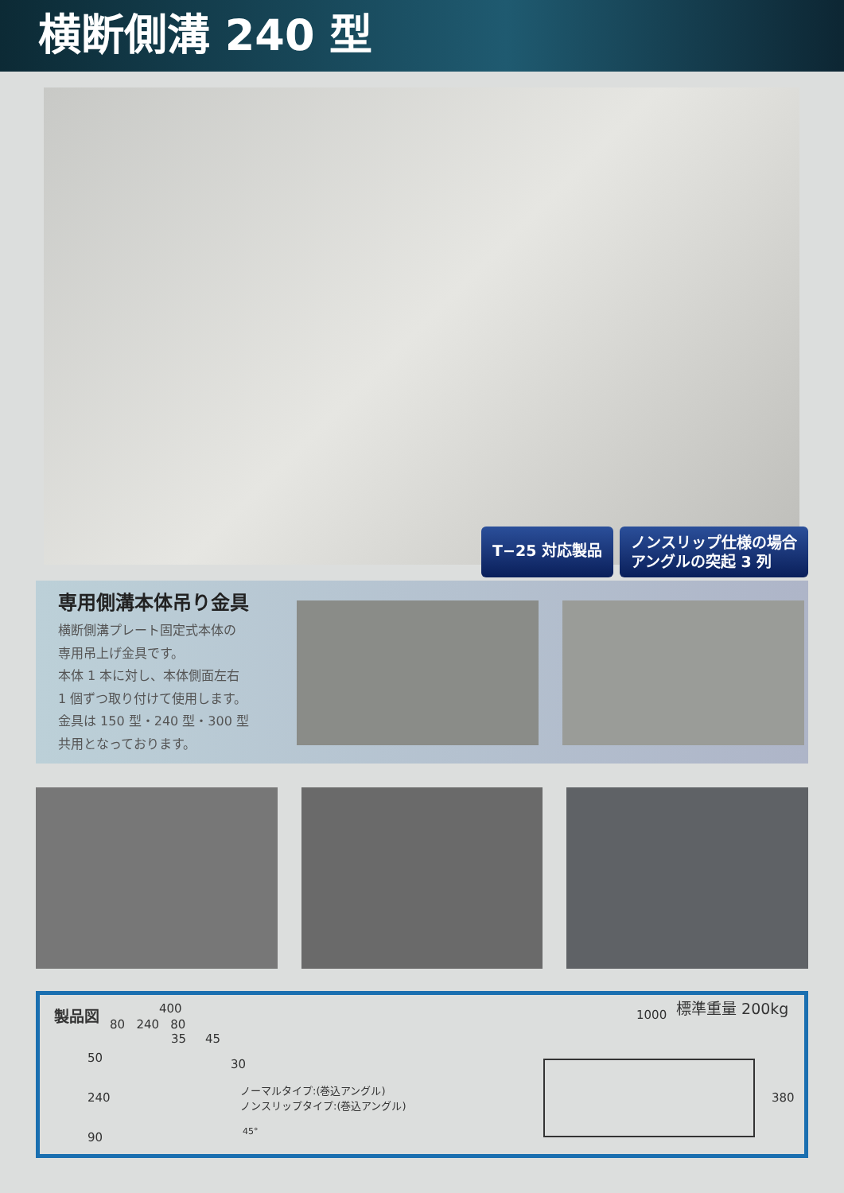横断側溝 240 型
T−25 対応製品
ノンスリップ仕様の場合
アングルの突起 3 列
専用側溝本体吊り金具
横断側溝プレート固定式本体の
専用吊上げ金具です。
本体 1 本に対し、本体側面左右
1 個ずつ取り付けて使用します。
金具は 150 型・240 型・300 型
共用となっております。
製品図 400
80 240 80
35 45
50 30
240
90
ノーマルタイプ:(巻込アングル)
ノンスリップタイプ:(巻込アングル)
45°
1000
標準重量 200kg
380